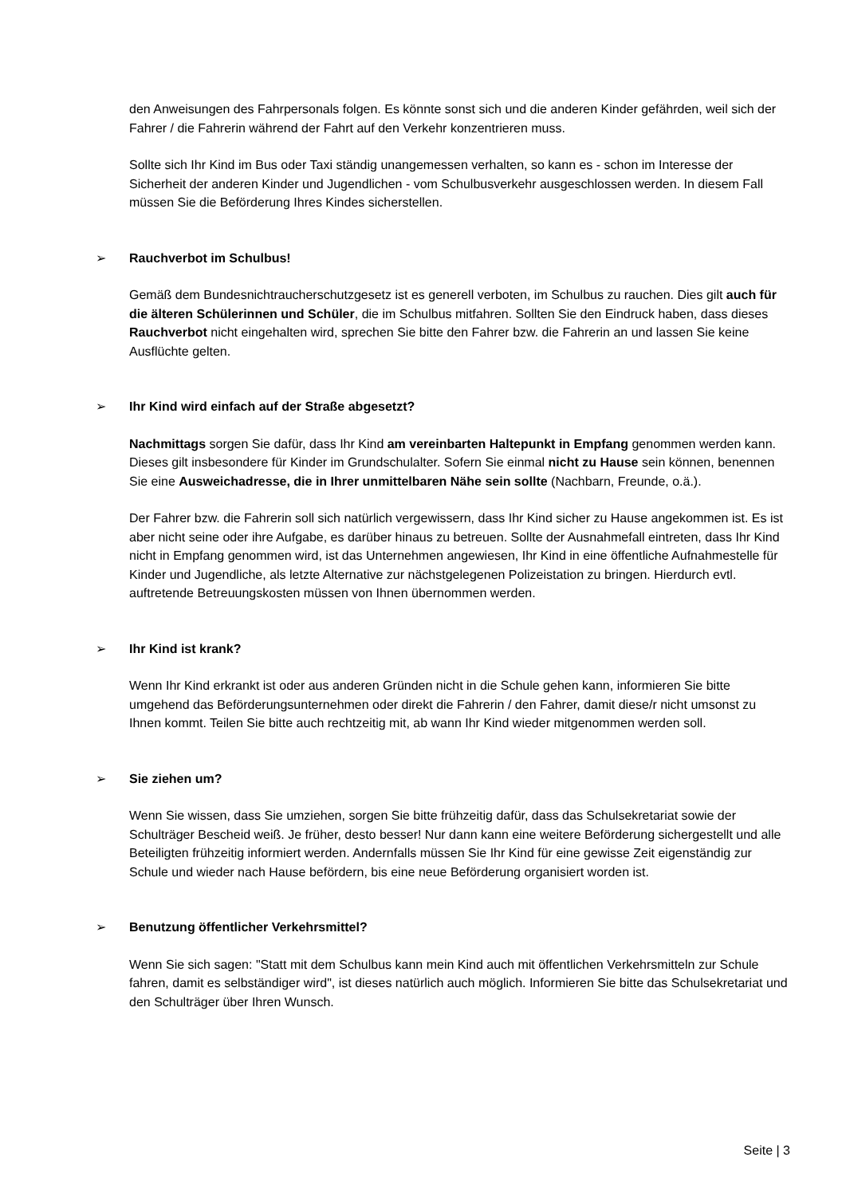den Anweisungen des Fahrpersonals folgen. Es könnte sonst sich und die anderen Kinder gefährden, weil sich der Fahrer / die Fahrerin während der Fahrt auf den Verkehr konzentrieren muss.
Sollte sich Ihr Kind im Bus oder Taxi ständig unangemessen verhalten, so kann es - schon im Interesse der Sicherheit der anderen Kinder und Jugendlichen - vom Schulbusverkehr ausgeschlossen werden. In diesem Fall müssen Sie die Beförderung Ihres Kindes sicherstellen.
➢ Rauchverbot im Schulbus!
Gemäß dem Bundesnichtraucherschutzgesetz ist es generell verboten, im Schulbus zu rauchen. Dies gilt auch für die älteren Schülerinnen und Schüler, die im Schulbus mitfahren. Sollten Sie den Eindruck haben, dass dieses Rauchverbot nicht eingehalten wird, sprechen Sie bitte den Fahrer bzw. die Fahrerin an und lassen Sie keine Ausflüchte gelten.
➢ Ihr Kind wird einfach auf der Straße abgesetzt?
Nachmittags sorgen Sie dafür, dass Ihr Kind am vereinbarten Haltepunkt in Empfang genommen werden kann. Dieses gilt insbesondere für Kinder im Grundschulalter. Sofern Sie einmal nicht zu Hause sein können, benennen Sie eine Ausweichadresse, die in Ihrer unmittelbaren Nähe sein sollte (Nachbarn, Freunde, o.ä.).
Der Fahrer bzw. die Fahrerin soll sich natürlich vergewissern, dass Ihr Kind sicher zu Hause angekommen ist. Es ist aber nicht seine oder ihre Aufgabe, es darüber hinaus zu betreuen. Sollte der Ausnahmefall eintreten, dass Ihr Kind nicht in Empfang genommen wird, ist das Unternehmen angewiesen, Ihr Kind in eine öffentliche Aufnahmestelle für Kinder und Jugendliche, als letzte Alternative zur nächstgelegenen Polizeistation zu bringen. Hierdurch evtl. auftretende Betreuungskosten müssen von Ihnen übernommen werden.
➢ Ihr Kind ist krank?
Wenn Ihr Kind erkrankt ist oder aus anderen Gründen nicht in die Schule gehen kann, informieren Sie bitte umgehend das Beförderungsunternehmen oder direkt die Fahrerin / den Fahrer, damit diese/r nicht umsonst zu Ihnen kommt. Teilen Sie bitte auch rechtzeitig mit, ab wann Ihr Kind wieder mitgenommen werden soll.
➢ Sie ziehen um?
Wenn Sie wissen, dass Sie umziehen, sorgen Sie bitte frühzeitig dafür, dass das Schulsekretariat sowie der Schulträger Bescheid weiß. Je früher, desto besser! Nur dann kann eine weitere Beförderung sichergestellt und alle Beteiligten frühzeitig informiert werden. Andernfalls müssen Sie Ihr Kind für eine gewisse Zeit eigenständig zur Schule und wieder nach Hause befördern, bis eine neue Beförderung organisiert worden ist.
➢ Benutzung öffentlicher Verkehrsmittel?
Wenn Sie sich sagen: "Statt mit dem Schulbus kann mein Kind auch mit öffentlichen Verkehrsmitteln zur Schule fahren, damit es selbständiger wird", ist dieses natürlich auch möglich. Informieren Sie bitte das Schulsekretariat und den Schulträger über Ihren Wunsch.
Seite | 3